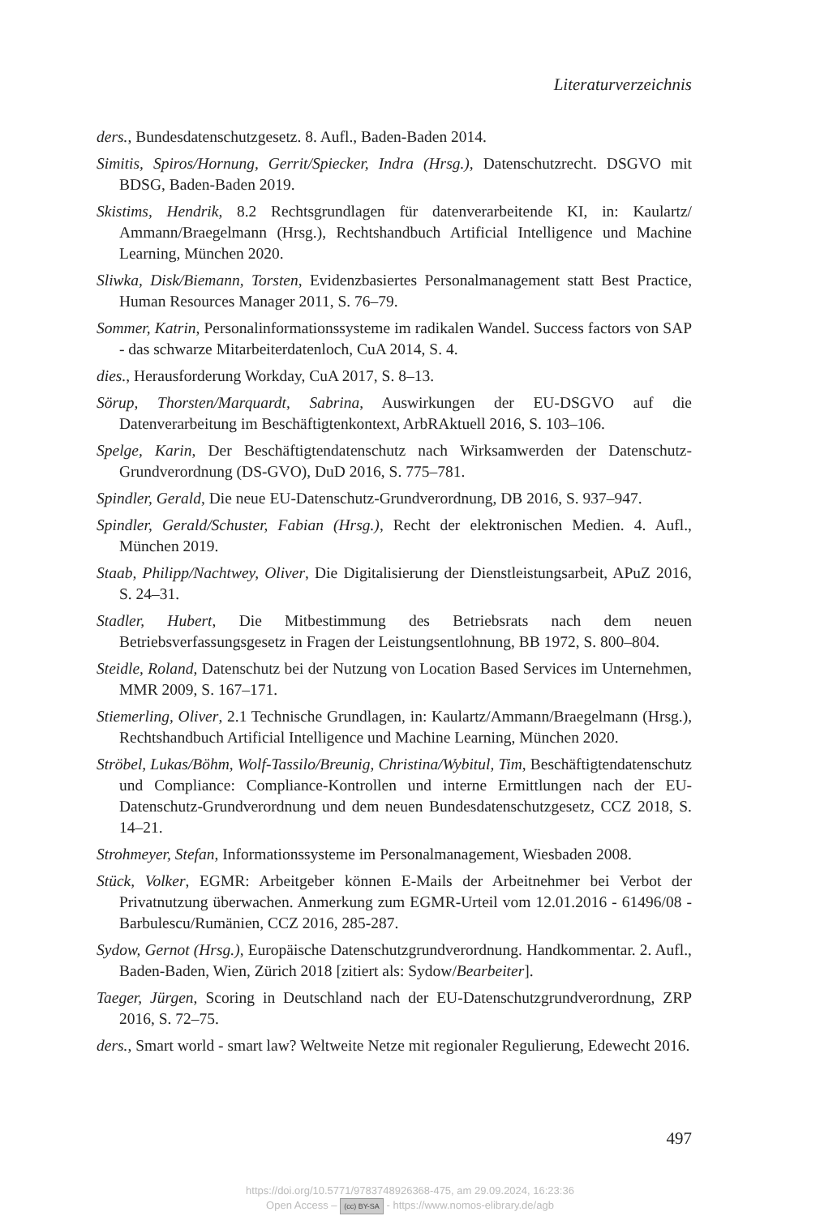Literaturverzeichnis
ders., Bundesdatenschutzgesetz. 8. Aufl., Baden-Baden 2014.
Simitis, Spiros/Hornung, Gerrit/Spiecker, Indra (Hrsg.), Datenschutzrecht. DSGVO mit BDSG, Baden-Baden 2019.
Skistims, Hendrik, 8.2 Rechtsgrundlagen für datenverarbeitende KI, in: Kaulartz/ Ammann/Braegelmann (Hrsg.), Rechtshandbuch Artificial Intelligence und Machine Learning, München 2020.
Sliwka, Disk/Biemann, Torsten, Evidenzbasiertes Personalmanagement statt Best Practice, Human Resources Manager 2011, S. 76–79.
Sommer, Katrin, Personalinformationssysteme im radikalen Wandel. Success factors von SAP - das schwarze Mitarbeiterdatenloch, CuA 2014, S. 4.
dies., Herausforderung Workday, CuA 2017, S. 8–13.
Sörup, Thorsten/Marquardt, Sabrina, Auswirkungen der EU-DSGVO auf die Datenverarbeitung im Beschäftigtenkontext, ArbRAktuell 2016, S. 103–106.
Spelge, Karin, Der Beschäftigtendatenschutz nach Wirksamwerden der Datenschutz-Grundverordnung (DS-GVO), DuD 2016, S. 775–781.
Spindler, Gerald, Die neue EU-Datenschutz-Grundverordnung, DB 2016, S. 937–947.
Spindler, Gerald/Schuster, Fabian (Hrsg.), Recht der elektronischen Medien. 4. Aufl., München 2019.
Staab, Philipp/Nachtwey, Oliver, Die Digitalisierung der Dienstleistungsarbeit, APuZ 2016, S. 24–31.
Stadler, Hubert, Die Mitbestimmung des Betriebsrats nach dem neuen Betriebsverfassungsgesetz in Fragen der Leistungsentlohnung, BB 1972, S. 800–804.
Steidle, Roland, Datenschutz bei der Nutzung von Location Based Services im Unternehmen, MMR 2009, S. 167–171.
Stiemerling, Oliver, 2.1 Technische Grundlagen, in: Kaulartz/Ammann/Braegelmann (Hrsg.), Rechtshandbuch Artificial Intelligence und Machine Learning, München 2020.
Ströbel, Lukas/Böhm, Wolf-Tassilo/Breunig, Christina/Wybitul, Tim, Beschäftigtendatenschutz und Compliance: Compliance-Kontrollen und interne Ermittlungen nach der EU-Datenschutz-Grundverordnung und dem neuen Bundesdatenschutzgesetz, CCZ 2018, S. 14–21.
Strohmeyer, Stefan, Informationssysteme im Personalmanagement, Wiesbaden 2008.
Stück, Volker, EGMR: Arbeitgeber können E-Mails der Arbeitnehmer bei Verbot der Privatnutzung überwachen. Anmerkung zum EGMR-Urteil vom 12.01.2016 - 61496/08 - Barbulescu/Rumänien, CCZ 2016, 285-287.
Sydow, Gernot (Hrsg.), Europäische Datenschutzgrundverordnung. Handkommentar. 2. Aufl., Baden-Baden, Wien, Zürich 2018 [zitiert als: Sydow/Bearbeiter].
Taeger, Jürgen, Scoring in Deutschland nach der EU-Datenschutzgrundverordnung, ZRP 2016, S. 72–75.
ders., Smart world - smart law? Weltweite Netze mit regionaler Regulierung, Edewecht 2016.
497
https://doi.org/10.5771/9783748926368-475, am 29.09.2024, 16:23:36
Open Access – (cc) BY-SA - https://www.nomos-elibrary.de/agb